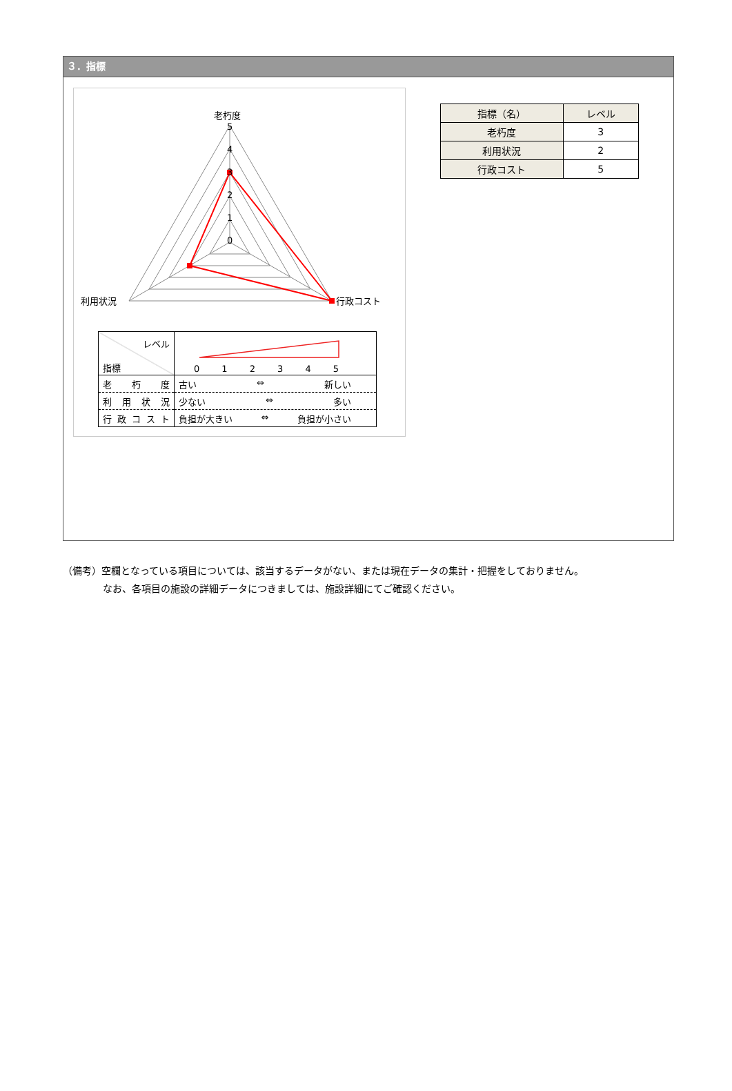３．指標
老朽度
5
4
3
2
1
0
利用状況
行政コスト
| レベル 指標 | 0 1 2 3 4 5 |
| 老 朽 度 | 古い ⇔ 新しい |
| 利 用 状 況 | 少ない ⇔ 多い |
| 行 政 コ ス ト | 負担が大きい ⇔ 負担が小さい |
| 指標（名） | レベル |
| --- | --- |
| 老朽度 | 3 |
| 利用状況 | 2 |
| 行政コスト | 5 |
（備考）空欄となっている項目については、該当するデータがない、または現在データの集計・把握をしておりません。
なお、各項目の施設の詳細データにつきましては、施設詳細にてご確認ください。